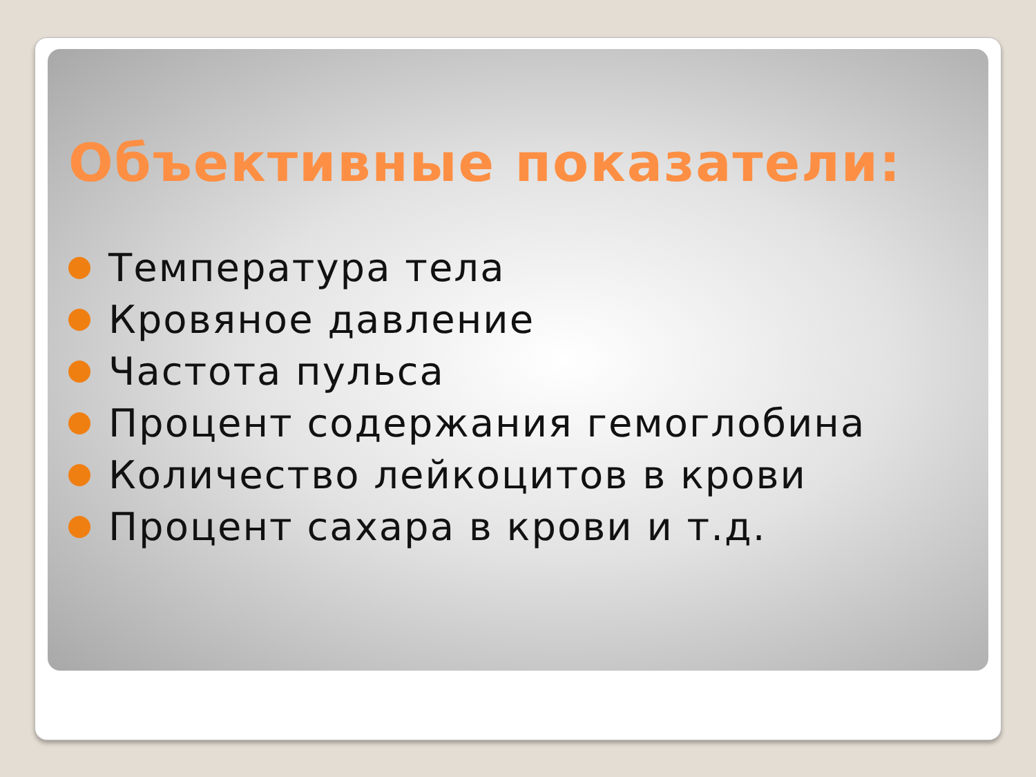Объективные показатели:
Температура тела
Кровяное давление
Частота пульса
Процент содержания гемоглобина
Количество лейкоцитов в крови
Процент сахара в крови и т.д.